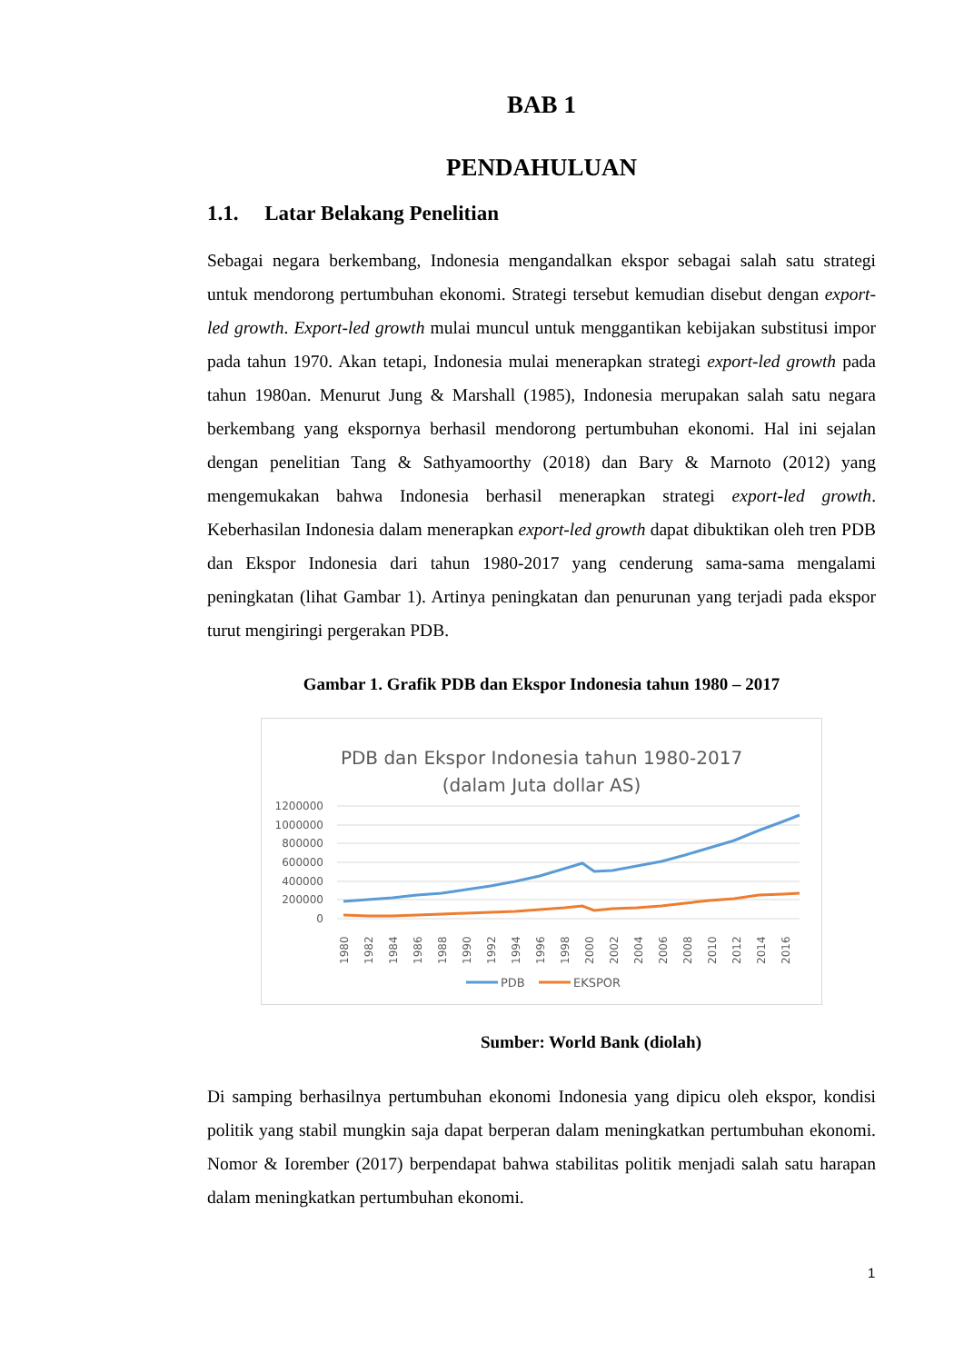BAB 1
PENDAHULUAN
1.1. Latar Belakang Penelitian
Sebagai negara berkembang, Indonesia mengandalkan ekspor sebagai salah satu strategi untuk mendorong pertumbuhan ekonomi. Strategi tersebut kemudian disebut dengan export-led growth. Export-led growth mulai muncul untuk menggantikan kebijakan substitusi impor pada tahun 1970. Akan tetapi, Indonesia mulai menerapkan strategi export-led growth pada tahun 1980an. Menurut Jung & Marshall (1985), Indonesia merupakan salah satu negara berkembang yang ekspornya berhasil mendorong pertumbuhan ekonomi. Hal ini sejalan dengan penelitian Tang & Sathyamoorthy (2018) dan Bary & Marnoto (2012) yang mengemukakan bahwa Indonesia berhasil menerapkan strategi export-led growth. Keberhasilan Indonesia dalam menerapkan export-led growth dapat dibuktikan oleh tren PDB dan Ekspor Indonesia dari tahun 1980-2017 yang cenderung sama-sama mengalami peningkatan (lihat Gambar 1). Artinya peningkatan dan penurunan yang terjadi pada ekspor turut mengiringi pergerakan PDB.
Gambar 1. Grafik PDB dan Ekspor Indonesia tahun 1980 – 2017
PDB dan Ekspor Indonesia tahun 1980-2017
(dalam Juta dollar AS)
1200000
1000000
800000
600000
400000
200000
0
1980
1982
1984
1986
1988
1990
1992
1994
1996
1998
2000
2002
2004
2006
2008
2010
2012
2014
2016
PDB
EKSPOR
Sumber: World Bank (diolah)
Di samping berhasilnya pertumbuhan ekonomi Indonesia yang dipicu oleh ekspor, kondisi politik yang stabil mungkin saja dapat berperan dalam meningkatkan pertumbuhan ekonomi. Nomor & Iorember (2017) berpendapat bahwa stabilitas politik menjadi salah satu harapan dalam meningkatkan pertumbuhan ekonomi.
1